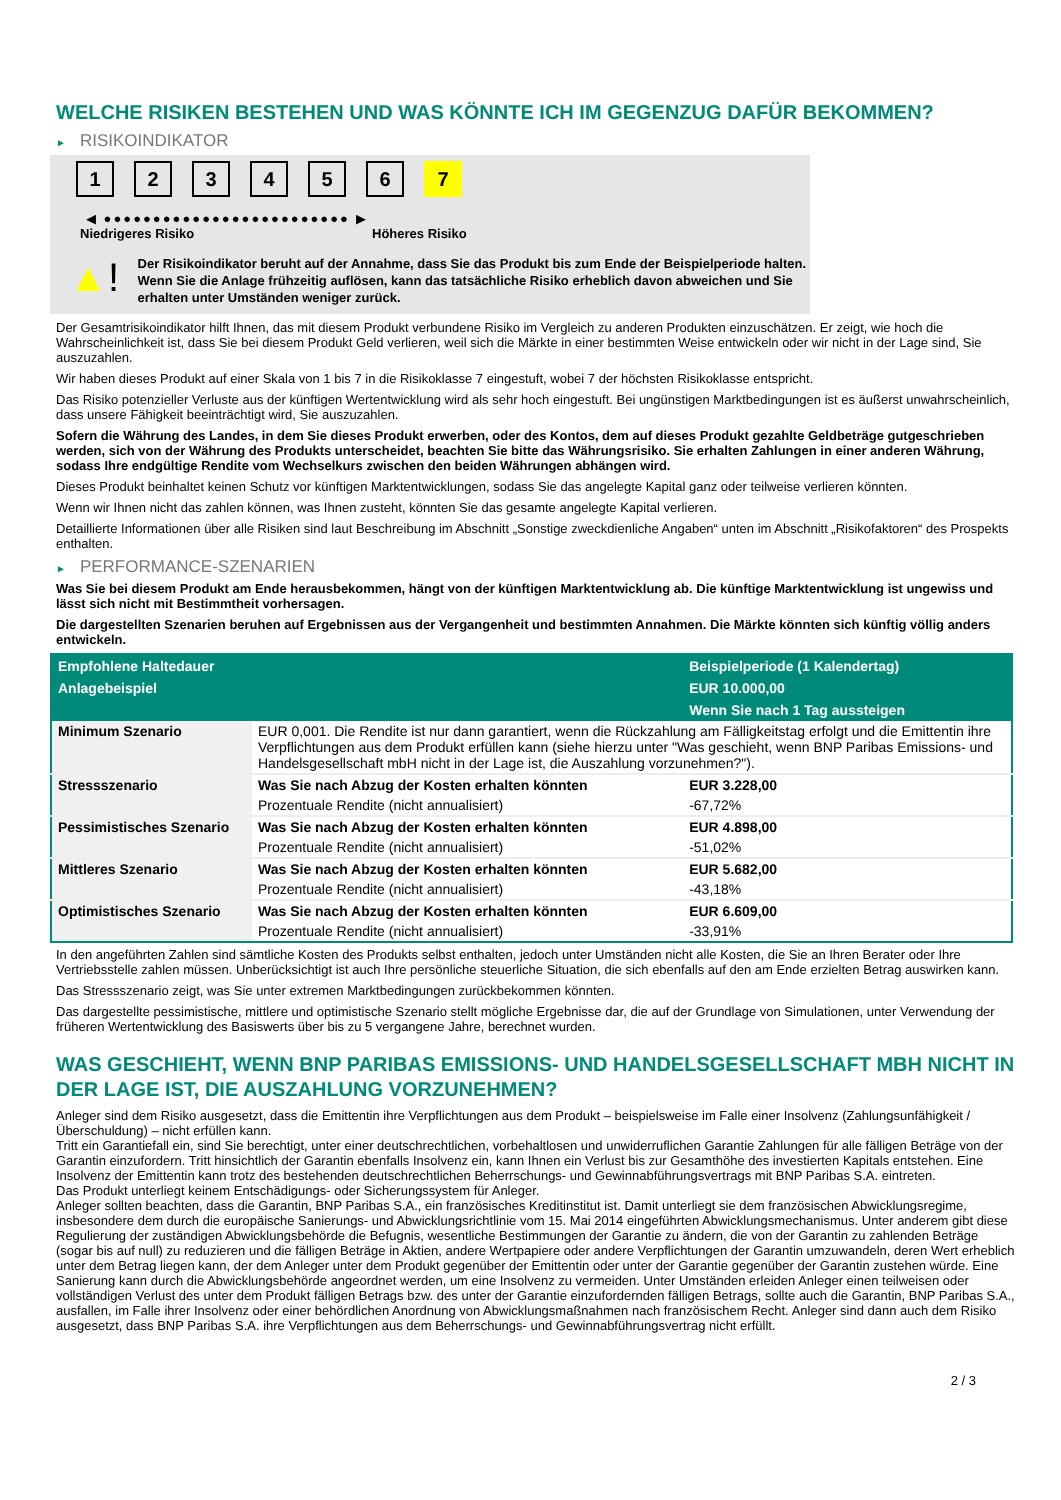WELCHE RISIKEN BESTEHEN UND WAS KÖNNTE ICH IM GEGENZUG DAFÜR BEKOMMEN?
► RISIKOINDIKATOR
1 2 3 4 5 6 7
◀ ●●●●●●●●●●●●●●●●●●●●●●●●● ▶
Niedrigeres Risiko Höheres Risiko
▲!
Der Risikoindikator beruht auf der Annahme, dass Sie das Produkt bis zum Ende der Beispielperiode halten.
Wenn Sie die Anlage frühzeitig auflösen, kann das tatsächliche Risiko erheblich davon abweichen und Sie erhalten unter Umständen weniger zurück.
Der Gesamtrisikoindikator hilft Ihnen, das mit diesem Produkt verbundene Risiko im Vergleich zu anderen Produkten einzuschätzen. Er zeigt, wie hoch die Wahrscheinlichkeit ist, dass Sie bei diesem Produkt Geld verlieren, weil sich die Märkte in einer bestimmten Weise entwickeln oder wir nicht in der Lage sind, Sie auszuzahlen.
Wir haben dieses Produkt auf einer Skala von 1 bis 7 in die Risikoklasse 7 eingestuft, wobei 7 der höchsten Risikoklasse entspricht.
Das Risiko potenzieller Verluste aus der künftigen Wertentwicklung wird als sehr hoch eingestuft. Bei ungünstigen Marktbedingungen ist es äußerst unwahrscheinlich, dass unsere Fähigkeit beeinträchtigt wird, Sie auszuzahlen.
Sofern die Währung des Landes, in dem Sie dieses Produkt erwerben, oder des Kontos, dem auf dieses Produkt gezahlte Geldbeträge gutgeschrieben werden, sich von der Währung des Produkts unterscheidet, beachten Sie bitte das Währungsrisiko. Sie erhalten Zahlungen in einer anderen Währung, sodass Ihre endgültige Rendite vom Wechselkurs zwischen den beiden Währungen abhängen wird.
Dieses Produkt beinhaltet keinen Schutz vor künftigen Marktentwicklungen, sodass Sie das angelegte Kapital ganz oder teilweise verlieren könnten.
Wenn wir Ihnen nicht das zahlen können, was Ihnen zusteht, könnten Sie das gesamte angelegte Kapital verlieren.
Detaillierte Informationen über alle Risiken sind laut Beschreibung im Abschnitt „Sonstige zweckdienliche Angaben“ unten im Abschnitt „Risikofaktoren“ des Prospekts enthalten.
► PERFORMANCE-SZENARIEN
Was Sie bei diesem Produkt am Ende herausbekommen, hängt von der künftigen Marktentwicklung ab. Die künftige Marktentwicklung ist ungewiss und lässt sich nicht mit Bestimmtheit vorhersagen.
Die dargestellten Szenarien beruhen auf Ergebnissen aus der Vergangenheit und bestimmten Annahmen. Die Märkte könnten sich künftig völlig anders entwickeln.
| Empfohlene Haltedauer | | Beispielperiode (1 Kalendertag) |
| --- | --- | --- |
| Anlagebeispiel | | EUR 10.000,00 |
| | | Wenn Sie nach 1 Tag aussteigen |
| Minimum Szenario | EUR 0,001. Die Rendite ist nur dann garantiert, wenn die Rückzahlung am Fälligkeitstag erfolgt und die Emittentin ihre Verpflichtungen aus dem Produkt erfüllen kann (siehe hierzu unter "Was geschieht, wenn BNP Paribas Emissions- und Handelsgesellschaft mbH nicht in der Lage ist, die Auszahlung vorzunehmen?"). | |
| Stressszenario | Was Sie nach Abzug der Kosten erhalten könnten | EUR 3.228,00 |
| | Prozentuale Rendite (nicht annualisiert) | -67,72% |
| Pessimistisches Szenario | Was Sie nach Abzug der Kosten erhalten könnten | EUR 4.898,00 |
| | Prozentuale Rendite (nicht annualisiert) | -51,02% |
| Mittleres Szenario | Was Sie nach Abzug der Kosten erhalten könnten | EUR 5.682,00 |
| | Prozentuale Rendite (nicht annualisiert) | -43,18% |
| Optimistisches Szenario | Was Sie nach Abzug der Kosten erhalten könnten | EUR 6.609,00 |
| | Prozentuale Rendite (nicht annualisiert) | -33,91% |
In den angeführten Zahlen sind sämtliche Kosten des Produkts selbst enthalten, jedoch unter Umständen nicht alle Kosten, die Sie an Ihren Berater oder Ihre Vertriebsstelle zahlen müssen. Unberücksichtigt ist auch Ihre persönliche steuerliche Situation, die sich ebenfalls auf den am Ende erzielten Betrag auswirken kann.
Das Stressszenario zeigt, was Sie unter extremen Marktbedingungen zurückbekommen könnten.
Das dargestellte pessimistische, mittlere und optimistische Szenario stellt mögliche Ergebnisse dar, die auf der Grundlage von Simulationen, unter Verwendung der früheren Wertentwicklung des Basiswerts über bis zu 5 vergangene Jahre, berechnet wurden.
WAS GESCHIEHT, WENN BNP PARIBAS EMISSIONS- UND HANDELSGESELLSCHAFT MBH NICHT IN DER LAGE IST, DIE AUSZAHLUNG VORZUNEHMEN?
Anleger sind dem Risiko ausgesetzt, dass die Emittentin ihre Verpflichtungen aus dem Produkt – beispielsweise im Falle einer Insolvenz (Zahlungsunfähigkeit / Überschuldung) – nicht erfüllen kann.
Tritt ein Garantiefall ein, sind Sie berechtigt, unter einer deutschrechtlichen, vorbehaltlosen und unwiderruflichen Garantie Zahlungen für alle fälligen Beträge von der Garantin einzufordern. Tritt hinsichtlich der Garantin ebenfalls Insolvenz ein, kann Ihnen ein Verlust bis zur Gesamthöhe des investierten Kapitals entstehen. Eine Insolvenz der Emittentin kann trotz des bestehenden deutschrechtlichen Beherrschungs- und Gewinnabführungsvertrags mit BNP Paribas S.A. eintreten.
Das Produkt unterliegt keinem Entschädigungs- oder Sicherungssystem für Anleger.
Anleger sollten beachten, dass die Garantin, BNP Paribas S.A., ein französisches Kreditinstitut ist. Damit unterliegt sie dem französischen Abwicklungsregime, insbesondere dem durch die europäische Sanierungs- und Abwicklungsrichtlinie vom 15. Mai 2014 eingeführten Abwicklungsmechanismus. Unter anderem gibt diese Regulierung der zuständigen Abwicklungsbehörde die Befugnis, wesentliche Bestimmungen der Garantie zu ändern, die von der Garantin zu zahlenden Beträge (sogar bis auf null) zu reduzieren und die fälligen Beträge in Aktien, andere Wertpapiere oder andere Verpflichtungen der Garantin umzuwandeln, deren Wert erheblich unter dem Betrag liegen kann, der dem Anleger unter dem Produkt gegenüber der Emittentin oder unter der Garantie gegenüber der Garantin zustehen würde. Eine Sanierung kann durch die Abwicklungsbehörde angeordnet werden, um eine Insolvenz zu vermeiden. Unter Umständen erleiden Anleger einen teilweisen oder vollständigen Verlust des unter dem Produkt fälligen Betrags bzw. des unter der Garantie einzufordernden fälligen Betrags, sollte auch die Garantin, BNP Paribas S.A., ausfallen, im Falle ihrer Insolvenz oder einer behördlichen Anordnung von Abwicklungsmaßnahmen nach französischem Recht. Anleger sind dann auch dem Risiko ausgesetzt, dass BNP Paribas S.A. ihre Verpflichtungen aus dem Beherrschungs- und Gewinnabführungsvertrag nicht erfüllt.
2 / 3